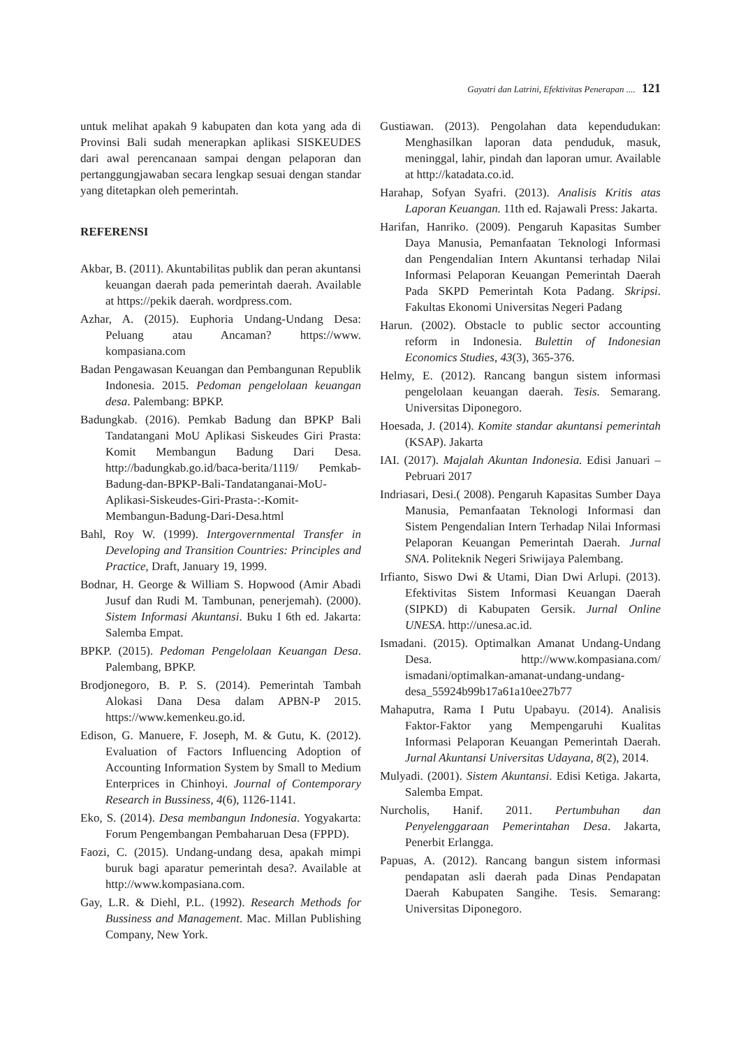Gayatri dan Latrini, Efektivitas Penerapan .... 121
untuk melihat apakah 9 kabupaten dan kota yang ada di Provinsi Bali sudah menerapkan aplikasi SISKEUDES dari awal perencanaan sampai dengan pelaporan dan pertanggungjawaban secara lengkap sesuai dengan standar yang ditetapkan oleh pemerintah.
REFERENSI
Akbar, B. (2011). Akuntabilitas publik dan peran akuntansi keuangan daerah pada pemerintah daerah. Available at https://pekik daerah. wordpress.com.
Azhar, A. (2015). Euphoria Undang-Undang Desa: Peluang atau Ancaman? https://www. kompasiana.com
Badan Pengawasan Keuangan dan Pembangunan Republik Indonesia. 2015. Pedoman pengelolaan keuangan desa. Palembang: BPKP.
Badungkab. (2016). Pemkab Badung dan BPKP Bali Tandatangani MoU Aplikasi Siskeudes Giri Prasta: Komit Membangun Badung Dari Desa. http://badungkab.go.id/baca-berita/1119/ Pemkab-Badung-dan-BPKP-Bali-Tandatanganai-MoU-Aplikasi-Siskeudes-Giri-Prasta-:-Komit-Membangun-Badung-Dari-Desa.html
Bahl, Roy W. (1999). Intergovernmental Transfer in Developing and Transition Countries: Principles and Practice, Draft, January 19, 1999.
Bodnar, H. George & William S. Hopwood (Amir Abadi Jusuf dan Rudi M. Tambunan, penerjemah). (2000). Sistem Informasi Akuntansi. Buku I 6th ed. Jakarta: Salemba Empat.
BPKP. (2015). Pedoman Pengelolaan Keuangan Desa. Palembang, BPKP.
Brodjonegoro, B. P. S. (2014). Pemerintah Tambah Alokasi Dana Desa dalam APBN-P 2015. https://www.kemenkeu.go.id.
Edison, G. Manuere, F. Joseph, M. & Gutu, K. (2012). Evaluation of Factors Influencing Adoption of Accounting Information System by Small to Medium Enterprices in Chinhoyi. Journal of Contemporary Research in Bussiness, 4(6), 1126-1141.
Eko, S. (2014). Desa membangun Indonesia. Yogyakarta: Forum Pengembangan Pembaharuan Desa (FPPD).
Faozi, C. (2015). Undang-undang desa, apakah mimpi buruk bagi aparatur pemerintah desa?. Available at http://www.kompasiana.com.
Gay, L.R. & Diehl, P.L. (1992). Research Methods for Bussiness and Management. Mac. Millan Publishing Company, New York.
Gustiawan. (2013). Pengolahan data kependudukan: Menghasilkan laporan data penduduk, masuk, meninggal, lahir, pindah dan laporan umur. Available at http://katadata.co.id.
Harahap, Sofyan Syafri. (2013). Analisis Kritis atas Laporan Keuangan. 11th ed. Rajawali Press: Jakarta.
Harifan, Hanriko. (2009). Pengaruh Kapasitas Sumber Daya Manusia, Pemanfaatan Teknologi Informasi dan Pengendalian Intern Akuntansi terhadap Nilai Informasi Pelaporan Keuangan Pemerintah Daerah Pada SKPD Pemerintah Kota Padang. Skripsi. Fakultas Ekonomi Universitas Negeri Padang
Harun. (2002). Obstacle to public sector accounting reform in Indonesia. Bulettin of Indonesian Economics Studies, 43(3), 365-376.
Helmy, E. (2012). Rancang bangun sistem informasi pengelolaan keuangan daerah. Tesis. Semarang. Universitas Diponegoro.
Hoesada, J. (2014). Komite standar akuntansi pemerintah (KSAP). Jakarta
IAI. (2017). Majalah Akuntan Indonesia. Edisi Januari – Pebruari 2017
Indriasari, Desi.( 2008). Pengaruh Kapasitas Sumber Daya Manusia, Pemanfaatan Teknologi Informasi dan Sistem Pengendalian Intern Terhadap Nilai Informasi Pelaporan Keuangan Pemerintah Daerah. Jurnal SNA. Politeknik Negeri Sriwijaya Palembang.
Irfianto, Siswo Dwi & Utami, Dian Dwi Arlupi. (2013). Efektivitas Sistem Informasi Keuangan Daerah (SIPKD) di Kabupaten Gersik. Jurnal Online UNESA. http://unesa.ac.id.
Ismadani. (2015). Optimalkan Amanat Undang-Undang Desa. http://www.kompasiana.com/ ismadani/optimalkan-amanat-undang-undang-desa_55924b99b17a61a10ee27b77
Mahaputra, Rama I Putu Upabayu. (2014). Analisis Faktor-Faktor yang Mempengaruhi Kualitas Informasi Pelaporan Keuangan Pemerintah Daerah. Jurnal Akuntansi Universitas Udayana, 8(2), 2014.
Mulyadi. (2001). Sistem Akuntansi. Edisi Ketiga. Jakarta, Salemba Empat.
Nurcholis, Hanif. 2011. Pertumbuhan dan Penyelenggaraan Pemerintahan Desa. Jakarta, Penerbit Erlangga.
Papuas, A. (2012). Rancang bangun sistem informasi pendapatan asli daerah pada Dinas Pendapatan Daerah Kabupaten Sangihe. Tesis. Semarang: Universitas Diponegoro.